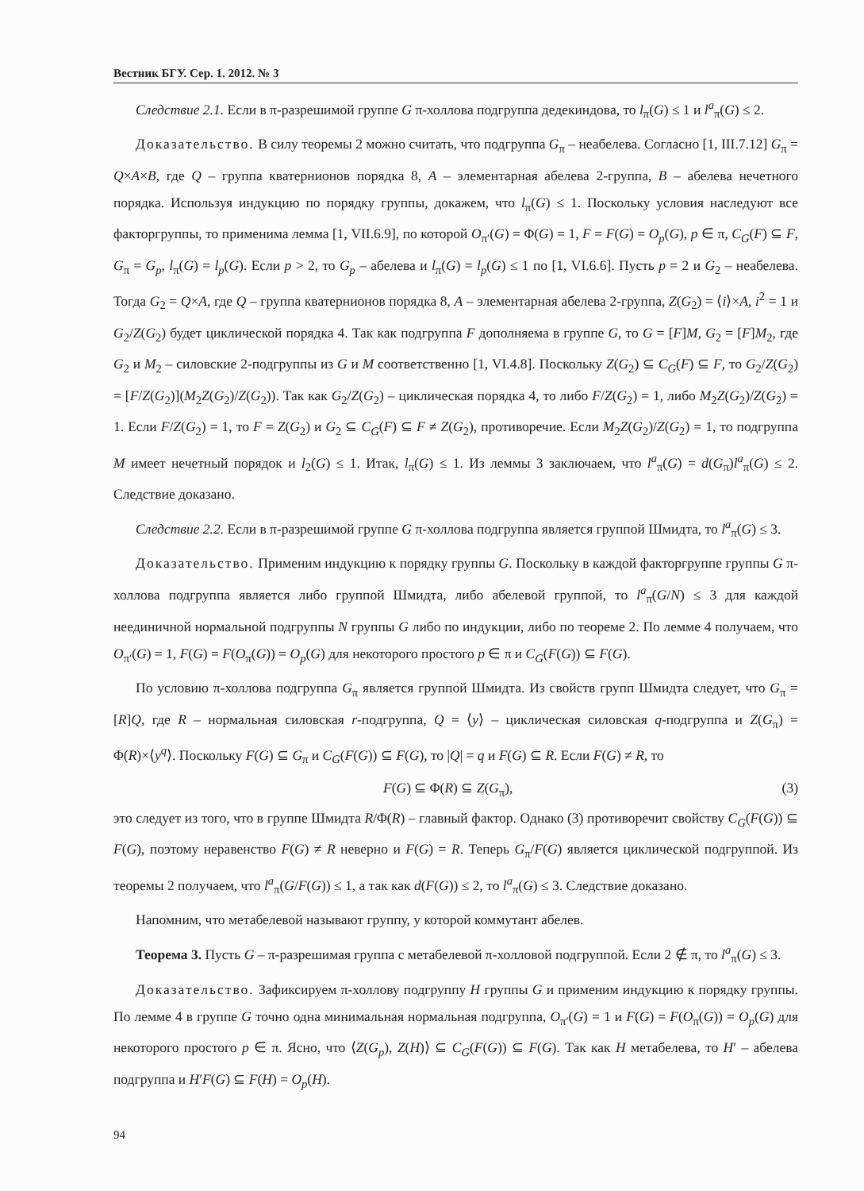Вестник БГУ. Сер. 1. 2012. № 3
Следствие 2.1. Если в π-разрешимой группе G π-холлова подгруппа дедекиндова, то l<sub>π</sub>(G) ≤ 1 и l<sup>a</sup><sub>π</sub>(G) ≤ 2.
Доказательство. В силу теоремы 2 можно считать, что подгруппа G<sub>π</sub> – неабелева. Согласно [1, III.7.12] G<sub>π</sub> = Q×A×B, где Q – группа кватернионов порядка 8, A – элементарная абелева 2-группа, B – абелева нечетного порядка. Используя индукцию по порядку группы, докажем, что l<sub>π</sub>(G) ≤ 1. Поскольку условия наследуют все факторгруппы, то применима лемма [1, VII.6.9], по которой O<sub>π′</sub>(G) = Φ(G) = 1, F = F(G) = O<sub>p</sub>(G), p ∈ π, C<sub>G</sub>(F) ⊆ F, G<sub>π</sub> = G<sub>p</sub>, l<sub>π</sub>(G) = l<sub>p</sub>(G). Если p > 2, то G<sub>p</sub> – абелева и l<sub>π</sub>(G) = l<sub>p</sub>(G) ≤ 1 по [1, VI.6.6]. Пусть p = 2 и G<sub>2</sub> – неабелева. Тогда G<sub>2</sub> = Q×A, где Q – группа кватернионов порядка 8, A – элементарная абелева 2-группа, Z(G<sub>2</sub>) = ⟨i⟩×A, i<sup>2</sup> = 1 и G<sub>2</sub>/Z(G<sub>2</sub>) будет циклической порядка 4. Так как подгруппа F дополняема в группе G, то G = [F]M, G<sub>2</sub> = [F]M<sub>2</sub>, где G<sub>2</sub> и M<sub>2</sub> – силовские 2-подгруппы из G и M соответственно [1, VI.4.8]. Поскольку Z(G<sub>2</sub>) ⊆ C<sub>G</sub>(F) ⊆ F, то G<sub>2</sub>/Z(G<sub>2</sub>) = [F/Z(G<sub>2</sub>)](M<sub>2</sub>Z(G<sub>2</sub>)/Z(G<sub>2</sub>)). Так как G<sub>2</sub>/Z(G<sub>2</sub>) – циклическая порядка 4, то либо F/Z(G<sub>2</sub>) = 1, либо M<sub>2</sub>Z(G<sub>2</sub>)/Z(G<sub>2</sub>) = 1. Если F/Z(G<sub>2</sub>) = 1, то F = Z(G<sub>2</sub>) и G<sub>2</sub> ⊆ C<sub>G</sub>(F) ⊆ F ≠ Z(G<sub>2</sub>), противоречие. Если M<sub>2</sub>Z(G<sub>2</sub>)/Z(G<sub>2</sub>) = 1, то подгруппа M имеет нечетный порядок и l<sub>2</sub>(G) ≤ 1. Итак, l<sub>π</sub>(G) ≤ 1. Из леммы 3 заключаем, что l<sup>a</sup><sub>π</sub>(G) = d(G<sub>π</sub>)l<sup>a</sup><sub>π</sub>(G) ≤ 2. Следствие доказано.
Следствие 2.2. Если в π-разрешимой группе G π-холлова подгруппа является группой Шмидта, то l<sup>a</sup><sub>π</sub>(G) ≤ 3.
Доказательство. Применим индукцию к порядку группы G. Поскольку в каждой факторгруппе группы G π-холлова подгруппа является либо группой Шмидта, либо абелевой группой, то l<sup>a</sup><sub>π</sub>(G/N) ≤ 3 для каждой неединичной нормальной подгруппы N группы G либо по индукции, либо по теореме 2. По лемме 4 получаем, что O<sub>π′</sub>(G) = 1, F(G) = F(O<sub>π</sub>(G)) = O<sub>p</sub>(G) для некоторого простого p ∈ π и C<sub>G</sub>(F(G)) ⊆ F(G).
По условию π-холлова подгруппа G<sub>π</sub> является группой Шмидта. Из свойств групп Шмидта следует, что G<sub>π</sub> = [R]Q, где R – нормальная силовская r-подгруппа, Q = ⟨y⟩ – циклическая силовская q-подгруппа и Z(G<sub>π</sub>) = Φ(R)×⟨y<sup>q</sup>⟩. Поскольку F(G) ⊆ G<sub>π</sub> и C<sub>G</sub>(F(G)) ⊆ F(G), то |Q| = q и F(G) ⊆ R. Если F(G) ≠ R, то
F(G) ⊆ Φ(R) ⊆ Z(G<sub>π</sub>), (3)
это следует из того, что в группе Шмидта R/Φ(R) – главный фактор. Однако (3) противоречит свойству C<sub>G</sub>(F(G)) ⊆ F(G), поэтому неравенство F(G) ≠ R неверно и F(G) = R. Теперь G<sub>π</sub>/F(G) является циклической подгруппой. Из теоремы 2 получаем, что l<sup>a</sup><sub>π</sub>(G/F(G)) ≤ 1, а так как d(F(G)) ≤ 2, то l<sup>a</sup><sub>π</sub>(G) ≤ 3. Следствие доказано.
Напомним, что метабелевой называют группу, у которой коммутант абелев.
Теорема 3. Пусть G – π-разрешимая группа с метабелевой π-холловой подгруппой. Если 2 ∉ π, то l<sup>a</sup><sub>π</sub>(G) ≤ 3.
Доказательство. Зафиксируем π-холлову подгруппу H группы G и применим индукцию к порядку группы. По лемме 4 в группе G точно одна минимальная нормальная подгруппа, O<sub>π′</sub>(G) = 1 и F(G) = F(O<sub>π</sub>(G)) = O<sub>p</sub>(G) для некоторого простого p ∈ π. Ясно, что ⟨Z(G<sub>p</sub>), Z(H)⟩ ⊆ C<sub>G</sub>(F(G)) ⊆ F(G). Так как H метабелева, то H′ – абелева подгруппа и H′F(G) ⊆ F(H) = O<sub>p</sub>(H).
94